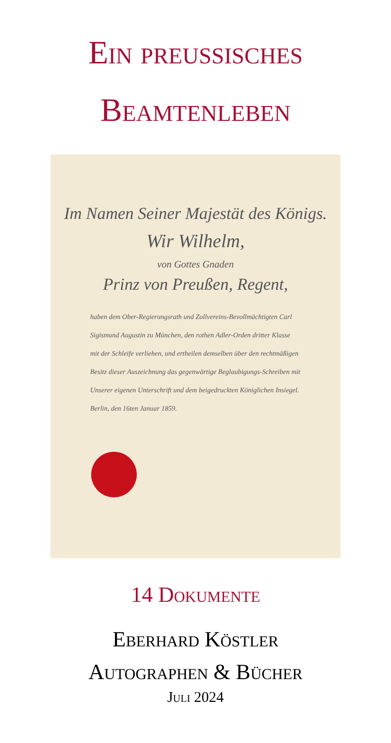Ein preussisches
Beamtenleben
Im Namen Seiner Majestät des Königs.
Wir Wilhelm,
von Gottes Gnaden
Prinz von Preußen, Regent,
haben dem Ober-Regierungsrath und Zollvereins-Bevollmächtigten Carl Sigismund Augustin zu München, den rothen Adler-Orden dritter Klasse mit der Schleife verliehen, und ertheilen demselben über den rechtmäßigen Besitz dieser Auszeichnung das gegenwärtige Beglaubigungs-Schreiben mit Unserer eigenen Unterschrift und dem beigedruckten Königlichen Insiegel. Berlin, den 16ten Januar 1859.
14 Dokumente
Eberhard Köstler
Autographen & Bücher
Juli 2024